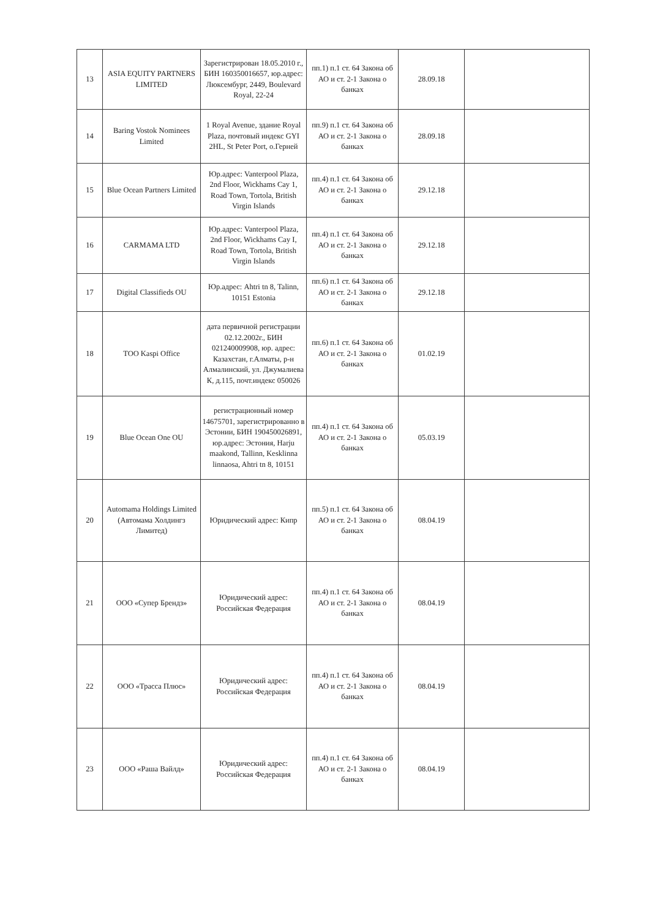| 13 | ASIA EQUITY PARTNERS LIMITED | Зарегистрирован 18.05.2010 г., БИН 160350016657, юр.адрес: Люксембург, 2449, Boulevard Royal, 22-24 | пп.1) п.1 ст. 64 Закона об АО и ст. 2-1 Закона о банках | 28.09.18 | |
| 14 | Baring Vostok Nominees Limited | 1 Royal Avenue, здание Royal Plaza, почтовый индекс GYI 2HL, St Peter Port, о.Герней | пп.9) п.1 ст. 64 Закона об АО и ст. 2-1 Закона о банках | 28.09.18 | |
| 15 | Blue Ocean Partners Limited | Юр.адрес: Vanterpool Plaza, 2nd Floor, Wickhams Cay 1, Road Town, Tortola, British Virgin Islands | пп.4) п.1 ст. 64 Закона об АО и ст. 2-1 Закона о банках | 29.12.18 | |
| 16 | CARMAMA LTD | Юр.адрес: Vanterpool Plaza, 2nd Floor, Wickhams Cay I, Road Town, Tortola, British Virgin Islands | пп.4) п.1 ст. 64 Закона об АО и ст. 2-1 Закона о банках | 29.12.18 | |
| 17 | Digital Classifieds OU | Юр.адрес: Ahtri tn 8, Talinn, 10151 Estonia | пп.6) п.1 ст. 64 Закона об АО и ст. 2-1 Закона о банках | 29.12.18 | |
| 18 | ТОО Kaspi Office | дата первичной регистрации 02.12.2002г., БИН 021240009908, юр. адрес: Казахстан, г.Алматы, р-н Алмалинский, ул. Джумалиева К, д.115, почт.индекс 050026 | пп.6) п.1 ст. 64 Закона об АО и ст. 2-1 Закона о банках | 01.02.19 | |
| 19 | Blue Ocean One OU | регистрационный номер 14675701, зарегистрированно в Эстонии, БИН 190450026891, юр.адрес: Эстония, Harju maakond, Tallinn, Kesklinna linnaosa, Ahtri tn 8, 10151 | пп.4) п.1 ст. 64 Закона об АО и ст. 2-1 Закона о банках | 05.03.19 | |
| 20 | Automama Holdings Limited (Автомама Холдингз Лимитед) | Юридический адрес: Кипр | пп.5) п.1 ст. 64 Закона об АО и ст. 2-1 Закона о банках | 08.04.19 | |
| 21 | ООО «Супер Брендз» | Юридический адрес: Российская Федерация | пп.4) п.1 ст. 64 Закона об АО и ст. 2-1 Закона о банках | 08.04.19 | |
| 22 | ООО «Трасса Плюс» | Юридический адрес: Российская Федерация | пп.4) п.1 ст. 64 Закона об АО и ст. 2-1 Закона о банках | 08.04.19 | |
| 23 | ООО «Раша Вайлд» | Юридический адрес: Российская Федерация | пп.4) п.1 ст. 64 Закона об АО и ст. 2-1 Закона о банках | 08.04.19 | |